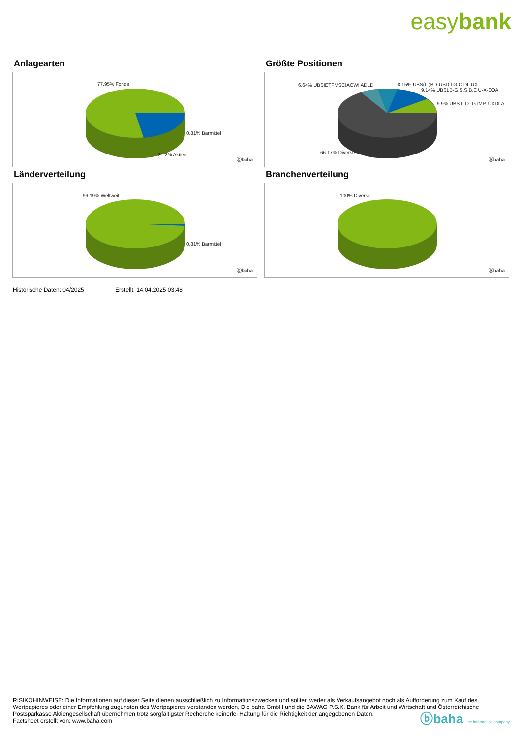easybank
Anlagearten
77.95% Fonds
0.81% Barmittel
21.2% Aktien
ⓑbaha
Größte Positionen
6.64% UBSIETFMSCIACWI ADLD 8.15% UBS(L.)BD-USD I.G.C.DL UX
9.14% UBSLB-G.S.S.B.E U-X-EOA
9.9% UBS L.Q.-G.IMP. UXDLA
66.17% Diverse
ⓑbaha
Länderverteilung
99.19% Weltweit
0.81% Barmittel
ⓑbaha
Branchenverteilung
100% Diverse
ⓑbaha
Historische Daten: 04/2025 Erstellt: 14.04.2025 03:48
RISIKOHINWEISE: Die Informationen auf dieser Seite dienen ausschließlich zu Informationszwecken und sollten weder als Verkaufsangebot noch als Aufforderung zum Kauf des Wertpapieres oder einer Empfehlung zugunsten des Wertpapieres verstanden werden. Die baha GmbH und die BAWAG P.S.K. Bank für Arbeit und Wirtschaft und Österreichische Postsparkasse Aktiengesellschaft übernehmen trotz sorgfältigster Recherche keinerlei Haftung für die Richtigkeit der angegebenen Daten.
Factsheet erstellt von: www.baha.com
ⓑbaha the information company